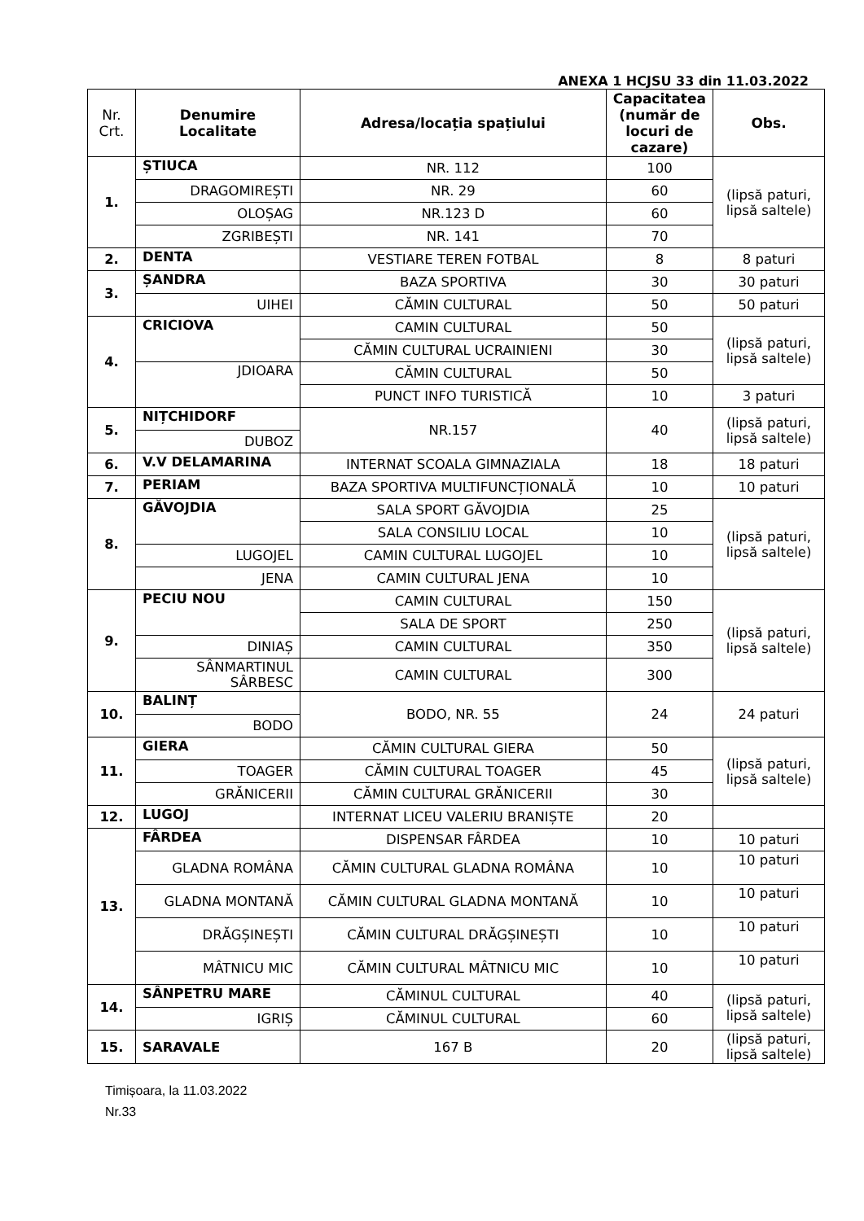ANEXA 1 HCJSU 33 din 11.03.2022
| Nr. Crt. | Denumire Localitate | Adresa/locația spațiului | Capacitatea (număr de locuri de cazare) | Obs. |
| --- | --- | --- | --- | --- |
| 1. | ȘTIUCA | NR. 112 | 100 | (lipsă paturi, lipsă saltele) |
| | DRAGOMIREȘTI | NR. 29 | 60 | |
| | OLOȘAG | NR.123 D | 60 | |
| | ZGRIBEȘTI | NR. 141 | 70 | |
| 2. | DENTA | VESTIARE TEREN FOTBAL | 8 | 8 paturi |
| 3. | ȘANDRA | BAZA SPORTIVA | 30 | 30 paturi |
| | UIHEI | CĂMIN CULTURAL | 50 | 50 paturi |
| 4. | CRICIOVA | CAMIN CULTURAL | 50 | (lipsă paturi, lipsă saltele) |
| | | CĂMIN CULTURAL UCRAINIENI | 30 | |
| | JDIOARA | CĂMIN CULTURAL | 50 | |
| | | PUNCT INFO TURISTICĂ | 10 | 3 paturi |
| 5. | NIȚCHIDORF | NR.157 | 40 | (lipsă paturi, lipsă saltele) |
| | DUBOZ | | | |
| 6. | V.V DELAMARINA | INTERNAT SCOALA GIMNAZIALA | 18 | 18 paturi |
| 7. | PERIAM | BAZA SPORTIVA MULTIFUNCȚIONALĂ | 10 | 10 paturi |
| 8. | GĂVOJDIA | SALA SPORT GĂVOJDIA | 25 | (lipsă paturi, lipsă saltele) |
| | | SALA CONSILIU LOCAL | 10 | |
| | LUGOJEL | CAMIN CULTURAL LUGOJEL | 10 | |
| | JENA | CAMIN CULTURAL JENA | 10 | |
| 9. | PECIU NOU | CAMIN CULTURAL | 150 | (lipsă paturi, lipsă saltele) |
| | | SALA DE SPORT | 250 | |
| | DINIAȘ | CAMIN CULTURAL | 350 | |
| | SÂNMARTINUL SÂRBESC | CAMIN CULTURAL | 300 | |
| 10. | BALINȚ | BODO, NR. 55 | 24 | 24 paturi |
| | BODO | | | |
| 11. | GIERA | CĂMIN CULTURAL GIERA | 50 | (lipsă paturi, lipsă saltele) |
| | TOAGER | CĂMIN CULTURAL TOAGER | 45 | |
| | GRĂNICERII | CĂMIN CULTURAL GRĂNICERII | 30 | |
| 12. | LUGOJ | INTERNAT LICEU VALERIU BRANIȘTE | 20 | |
| 13. | FÂRDEA | DISPENSAR FÂRDEA | 10 | 10 paturi |
| | GLADNA ROMÂNA | CĂMIN CULTURAL GLADNA ROMÂNA | 10 | 10 paturi |
| | GLADNA MONTANĂ | CĂMIN CULTURAL GLADNA MONTANĂ | 10 | 10 paturi |
| | DRĂGȘINEȘTI | CĂMIN CULTURAL DRĂGȘINEȘTI | 10 | 10 paturi |
| | MÂTNICU MIC | CĂMIN CULTURAL MÂTNICU MIC | 10 | 10 paturi |
| 14. | SÂNPETRU MARE | CĂMINUL CULTURAL | 40 | (lipsă paturi, lipsă saltele) |
| | IGRIȘ | CĂMINUL CULTURAL | 60 | |
| 15. | SARAVALE | 167 B | 20 | (lipsă paturi, lipsă saltele) |
Timișoara, la 11.03.2022
Nr.33